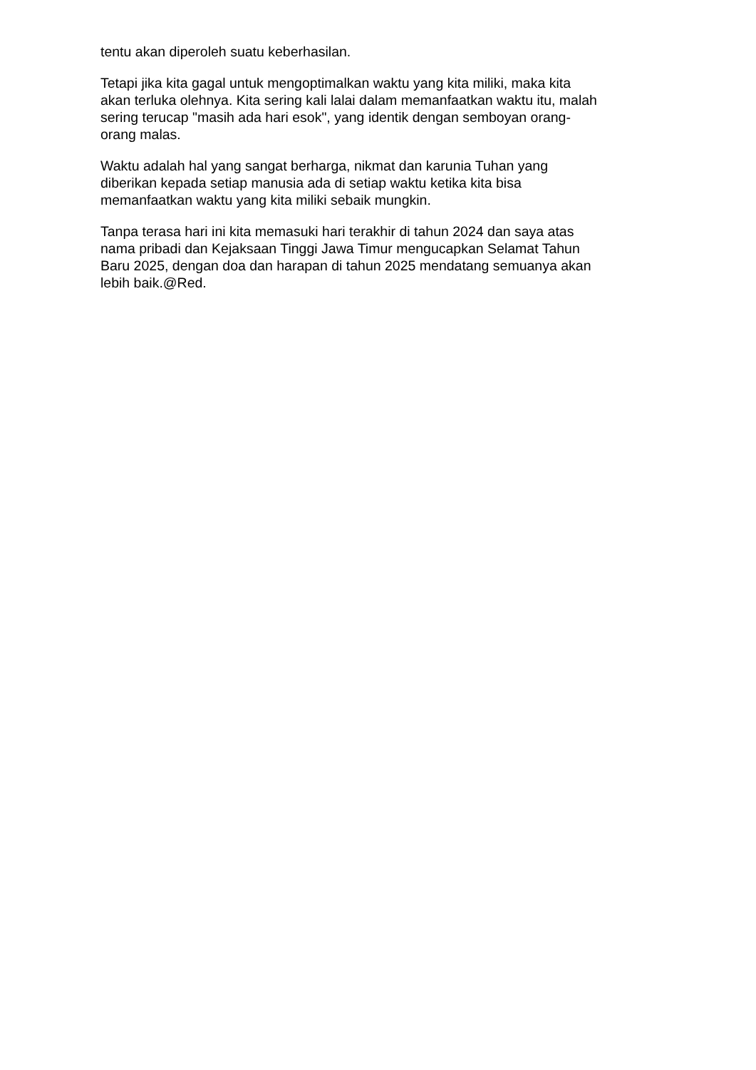tentu akan diperoleh suatu keberhasilan.
Tetapi jika kita gagal untuk mengoptimalkan waktu yang kita miliki, maka kita
akan terluka olehnya. Kita sering kali lalai dalam memanfaatkan waktu itu, malah
sering terucap "masih ada hari esok", yang identik dengan semboyan orang-
orang malas.
Waktu adalah hal yang sangat berharga, nikmat dan karunia Tuhan yang
diberikan kepada setiap manusia ada di setiap waktu ketika kita bisa
memanfaatkan waktu yang kita miliki sebaik mungkin.
Tanpa terasa hari ini kita memasuki hari terakhir di tahun 2024 dan saya atas
nama pribadi dan Kejaksaan Tinggi Jawa Timur mengucapkan Selamat Tahun
Baru 2025, dengan doa dan harapan di tahun 2025 mendatang semuanya akan
lebih baik.@Red.